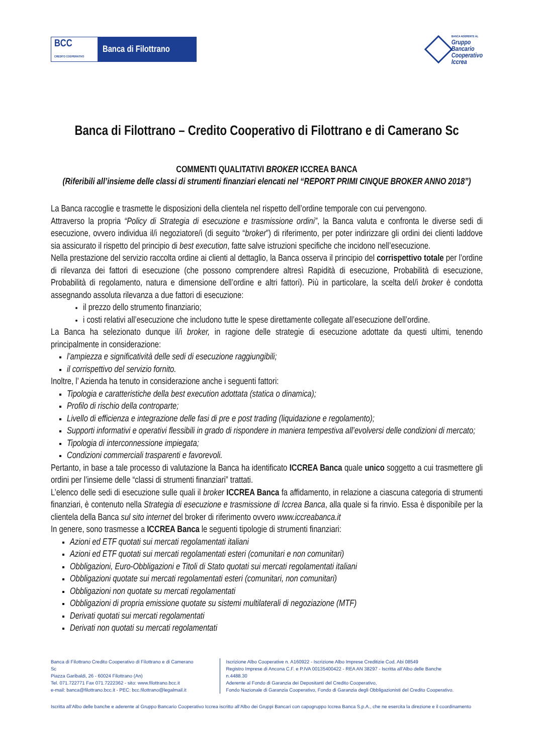BCC
CREDITO COOPERATIVO Banca di Filottrano
BANCA ADERENTE AL
Gruppo
Bancario
Cooperativo
Iccrea
Banca di Filottrano – Credito Cooperativo di Filottrano e di Camerano Sc
COMMENTI QUALITATIVI BROKER ICCREA BANCA
(Riferibili all’insieme delle classi di strumenti finanziari elencati nel “REPORT PRIMI CINQUE BROKER ANNO 2018”)
La Banca raccoglie e trasmette le disposizioni della clientela nel rispetto dell’ordine temporale con cui pervengono.
Attraverso la propria “Policy di Strategia di esecuzione e trasmissione ordini”, la Banca valuta e confronta le diverse sedi di esecuzione, ovvero individua il/i negoziatore/i (di seguito “broker”) di riferimento, per poter indirizzare gli ordini dei clienti laddove sia assicurato il rispetto del principio di best execution, fatte salve istruzioni specifiche che incidono nell’esecuzione.
Nella prestazione del servizio raccolta ordine ai clienti al dettaglio, la Banca osserva il principio del corrispettivo totale per l’ordine di rilevanza dei fattori di esecuzione (che possono comprendere altresì Rapidità di esecuzione, Probabilità di esecuzione, Probabilità di regolamento, natura e dimensione dell’ordine e altri fattori). Più in particolare, la scelta del/i broker è condotta assegnando assoluta rilevanza a due fattori di esecuzione:
il prezzo dello strumento finanziario;
i costi relativi all’esecuzione che includono tutte le spese direttamente collegate all’esecuzione dell’ordine.
La Banca ha selezionato dunque il/i broker, in ragione delle strategie di esecuzione adottate da questi ultimi, tenendo principalmente in considerazione:
l’ampiezza e significatività delle sedi di esecuzione raggiungibili;
il corrispettivo del servizio fornito.
Inoltre, l’ Azienda ha tenuto in considerazione anche i seguenti fattori:
Tipologia e caratteristiche della best execution adottata (statica o dinamica);
Profilo di rischio della controparte;
Livello di efficienza e integrazione delle fasi di pre e post trading (liquidazione e regolamento);
Supporti informativi e operativi flessibili in grado di rispondere in maniera tempestiva all’evolversi delle condizioni di mercato;
Tipologia di interconnessione impiegata;
Condizioni commerciali trasparenti e favorevoli.
Pertanto, in base a tale processo di valutazione la Banca ha identificato ICCREA Banca quale unico soggetto a cui trasmettere gli ordini per l’insieme delle “classi di strumenti finanziari” trattati.
L’elenco delle sedi di esecuzione sulle quali il broker ICCREA Banca fa affidamento, in relazione a ciascuna categoria di strumenti finanziari, è contenuto nella Strategia di esecuzione e trasmissione di Iccrea Banca, alla quale si fa rinvio. Essa è disponibile per la clientela della Banca sul sito internet del broker di riferimento ovvero www.iccreabanca.it
In genere, sono trasmesse a ICCREA Banca le seguenti tipologie di strumenti finanziari:
Azioni ed ETF quotati sui mercati regolamentati italiani
Azioni ed ETF quotati sui mercati regolamentati esteri (comunitari e non comunitari)
Obbligazioni, Euro-Obbligazioni e Titoli di Stato quotati sui mercati regolamentati italiani
Obbligazioni quotate sui mercati regolamentati esteri (comunitari, non comunitari)
Obbligazioni non quotate su mercati regolamentati
Obbligazioni di propria emissione quotate su sistemi multilaterali di negoziazione (MTF)
Derivati quotati sui mercati regolamentati
Derivati non quotati su mercati regolamentati
Banca di Filottrano Credito Cooperativo di Filottrano e di Camerano Sc
Piazza Garibaldi, 26 - 60024 Filottrano (An)
Tel. 071.722771 Fax 071.7222362 - sito: www.filottrano.bcc.it
e-mail: banca@filottrano.bcc.it - PEC: bcc.filottrano@legalmail.it
Iscrizione Albo Cooperative n. A160922 - Iscrizione Albo Imprese Creditizie Cod. Abi 08549
Registro Imprese di Ancona C.F. e P.IVA 00135400422 - REA AN 38297 - Iscritta all’Albo delle Banche n.4488.30
Aderente al Fondo di Garanzia dei Depositanti del Credito Cooperativo,
Fondo Nazionale di Garanzia Cooperativo, Fondo di Garanzia degli Obbligazionisti del Credito Cooperativo.
Iscritta all’Albo delle banche e aderente al Gruppo Bancario Cooperativo Iccrea iscritto all’Albo dei Gruppi Bancari con capogruppo Iccrea Banca S.p.A., che ne esercita la direzione e il coordinamento